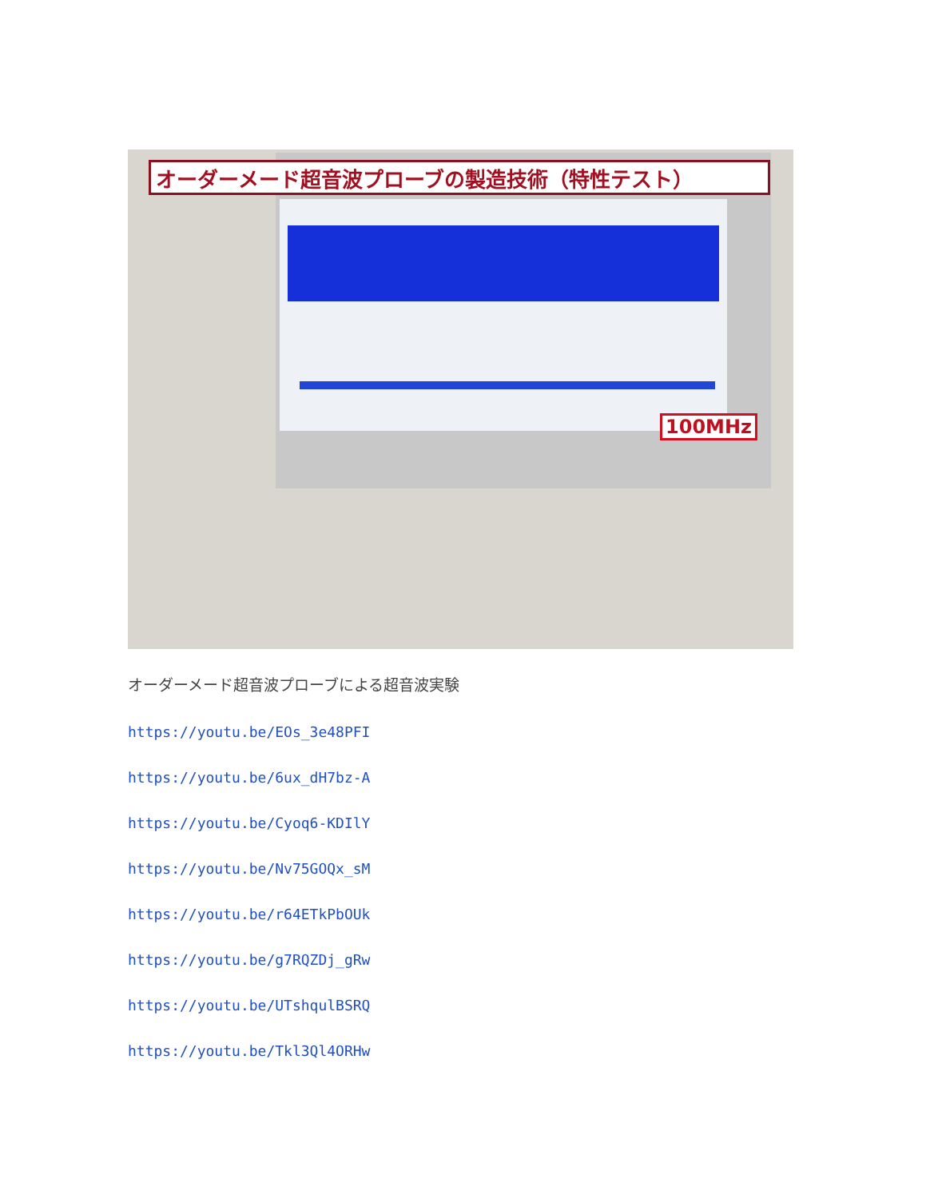オーダーメード超音波プローブの製造技術（特性テスト）
100MHz
オーダーメード超音波プローブによる超音波実験
https://youtu.be/EOs_3e48PFI
https://youtu.be/6ux_dH7bz-A
https://youtu.be/Cyoq6-KDIlY
https://youtu.be/Nv75GOQx_sM
https://youtu.be/r64ETkPbOUk
https://youtu.be/g7RQZDj_gRw
https://youtu.be/UTshqulBSRQ
https://youtu.be/Tkl3Ql4ORHw